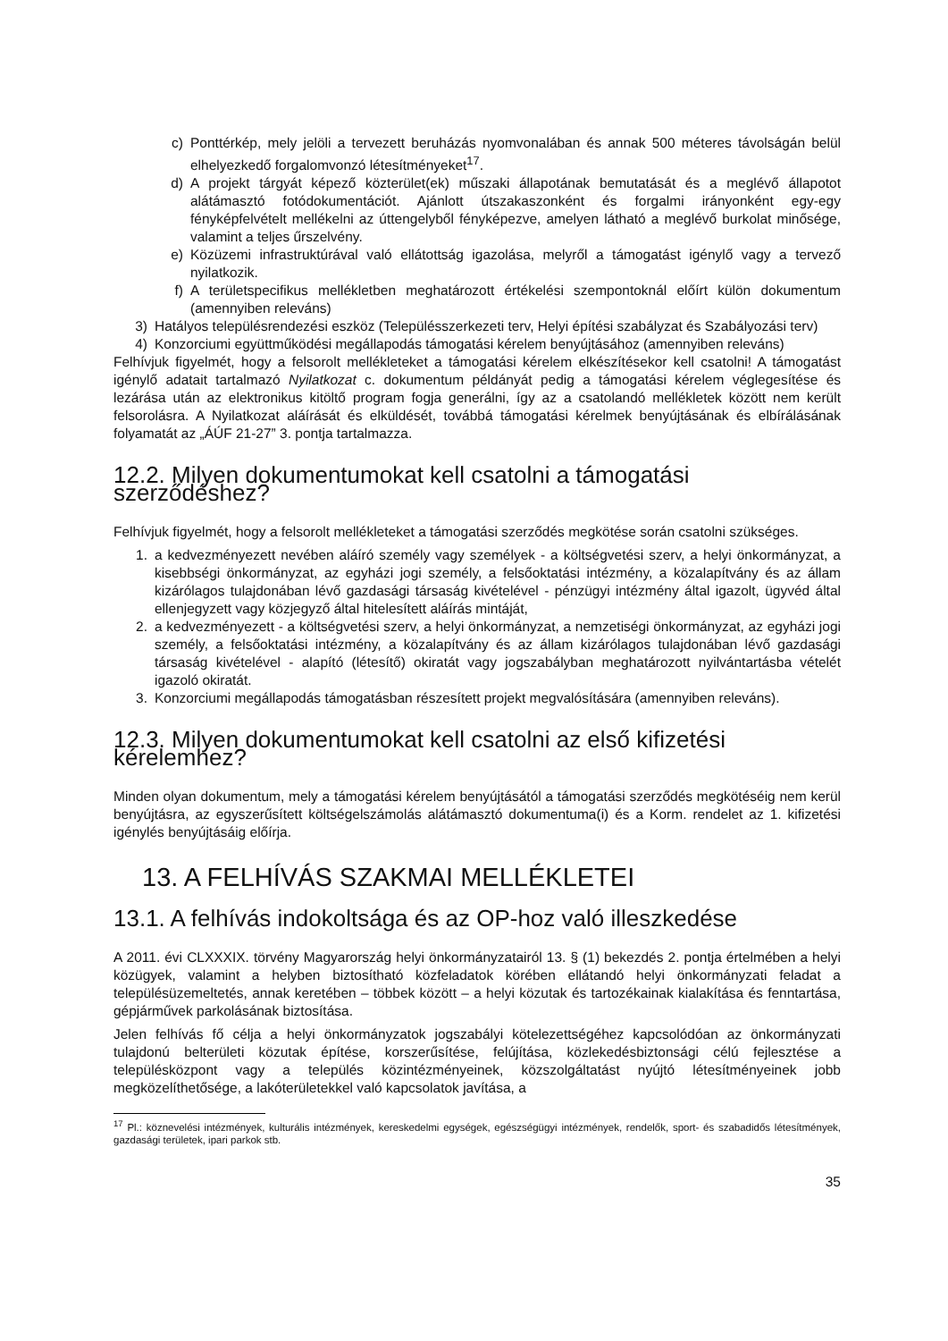c) Ponttérkép, mely jelöli a tervezett beruházás nyomvonalában és annak 500 méteres távolságán belül elhelyezkedő forgalomvonzó létesítményeket<sup>17</sup>.
d) A projekt tárgyát képező közterület(ek) műszaki állapotának bemutatását és a meglévő állapotot alátámasztó fotódokumentációt. Ajánlott útszakaszonként és forgalmi irányonként egy-egy fényképfelvételt mellékelni az úttengelyből fényképezve, amelyen látható a meglévő burkolat minősége, valamint a teljes űrszelvény.
e) Közüzemi infrastruktúrával való ellátottság igazolása, melyről a támogatást igénylő vagy a tervező nyilatkozik.
f) A területspecifikus mellékletben meghatározott értékelési szempontoknál előírt külön dokumentum (amennyiben releváns)
3) Hatályos településrendezési eszköz (Településszerkezeti terv, Helyi építési szabályzat és Szabályozási terv)
4) Konzorciumi együttműködési megállapodás támogatási kérelem benyújtásához (amennyiben releváns)
Felhívjuk figyelmét, hogy a felsorolt mellékleteket a támogatási kérelem elkészítésekor kell csatolni! A támogatást igénylő adatait tartalmazó Nyilatkozat c. dokumentum példányát pedig a támogatási kérelem véglegesítése és lezárása után az elektronikus kitöltő program fogja generálni, így az a csatolandó mellékletek között nem került felsorolásra. A Nyilatkozat aláírását és elküldését, továbbá támogatási kérelmek benyújtásának és elbírálásának folyamatát az „ÁÚF 21-27” 3. pontja tartalmazza.
12.2. Milyen dokumentumokat kell csatolni a támogatási szerződéshez?
Felhívjuk figyelmét, hogy a felsorolt mellékleteket a támogatási szerződés megkötése során csatolni szükséges.
1. a kedvezményezett nevében aláíró személy vagy személyek - a költségvetési szerv, a helyi önkormányzat, a kisebbségi önkormányzat, az egyházi jogi személy, a felsőoktatási intézmény, a közalapítvány és az állam kizárólagos tulajdonában lévő gazdasági társaság kivételével - pénzügyi intézmény által igazolt, ügyvéd által ellenjegyzett vagy közjegyző által hitelesített aláírás mintáját,
2. a kedvezményezett - a költségvetési szerv, a helyi önkormányzat, a nemzetiségi önkormányzat, az egyházi jogi személy, a felsőoktatási intézmény, a közalapítvány és az állam kizárólagos tulajdonában lévő gazdasági társaság kivételével - alapító (létesítő) okiratát vagy jogszabályban meghatározott nyilvántartásba vételét igazoló okiratát.
3. Konzorciumi megállapodás támogatásban részesített projekt megvalósítására (amennyiben releváns).
12.3. Milyen dokumentumokat kell csatolni az első kifizetési kérelemhez?
Minden olyan dokumentum, mely a támogatási kérelem benyújtásától a támogatási szerződés megkötéséig nem kerül benyújtásra, az egyszerűsített költségelszámolás alátámasztó dokumentuma(i) és a Korm. rendelet az 1. kifizetési igénylés benyújtásáig előírja.
13. A FELHÍVÁS SZAKMAI MELLÉKLETEI
13.1. A felhívás indokoltsága és az OP-hoz való illeszkedése
A 2011. évi CLXXXIX. törvény Magyarország helyi önkormányzatairól 13. § (1) bekezdés 2. pontja értelmében a helyi közügyek, valamint a helyben biztosítható közfeladatok körében ellátandó helyi önkormányzati feladat a településüzemeltetés, annak keretében – többek között – a helyi közutak és tartozékainak kialakítása és fenntartása, gépjárművek parkolásának biztosítása.
Jelen felhívás fő célja a helyi önkormányzatok jogszabályi kötelezettségéhez kapcsolódóan az önkormányzati tulajdonú belterületi közutak építése, korszerűsítése, felújítása, közlekedésbiztonsági célú fejlesztése a településközpont vagy a település közintézményeinek, közszolgáltatást nyújtó létesítményeinek jobb megközelíthetősége, a lakóterületekkel való kapcsolatok javítása, a
<sup>17</sup> Pl.: köznevelési intézmények, kulturális intézmények, kereskedelmi egységek, egészségügyi intézmények, rendelők, sport- és szabadidős létesítmények, gazdasági területek, ipari parkok stb.
35